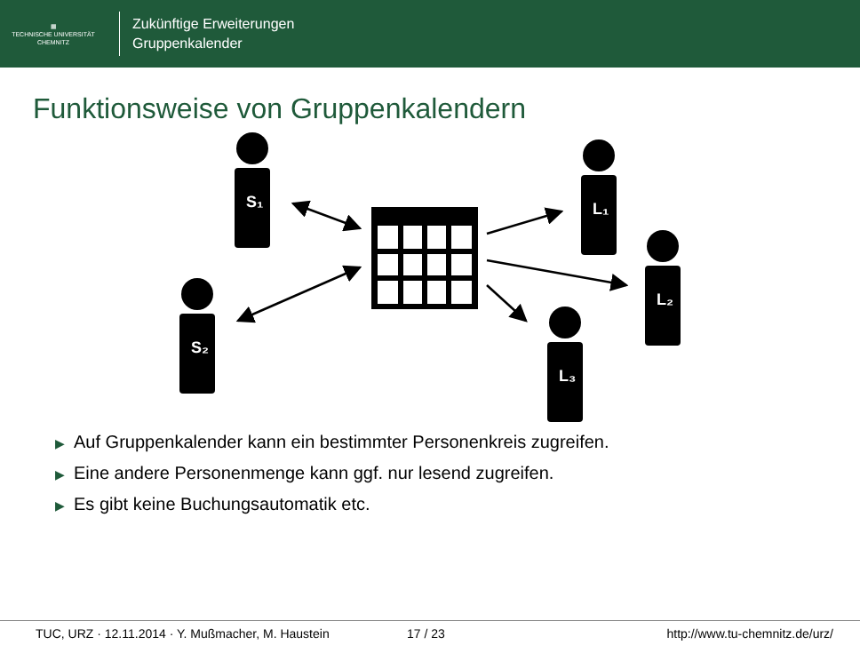▦
TECHNISCHE UNIVERSITÄT
CHEMNITZ
Zukünftige Erweiterungen
Gruppenkalender
Funktionsweise von Gruppenkalendern
S₁
S₂
L₁
L₂
L₃
▶ Auf Gruppenkalender kann ein bestimmter Personenkreis zugreifen.
▶ Eine andere Personenmenge kann ggf. nur lesend zugreifen.
▶ Es gibt keine Buchungsautomatik etc.
TUC, URZ · 12.11.2014 · Y. Mußmacher, M. Haustein 17 / 23 http://www.tu-chemnitz.de/urz/